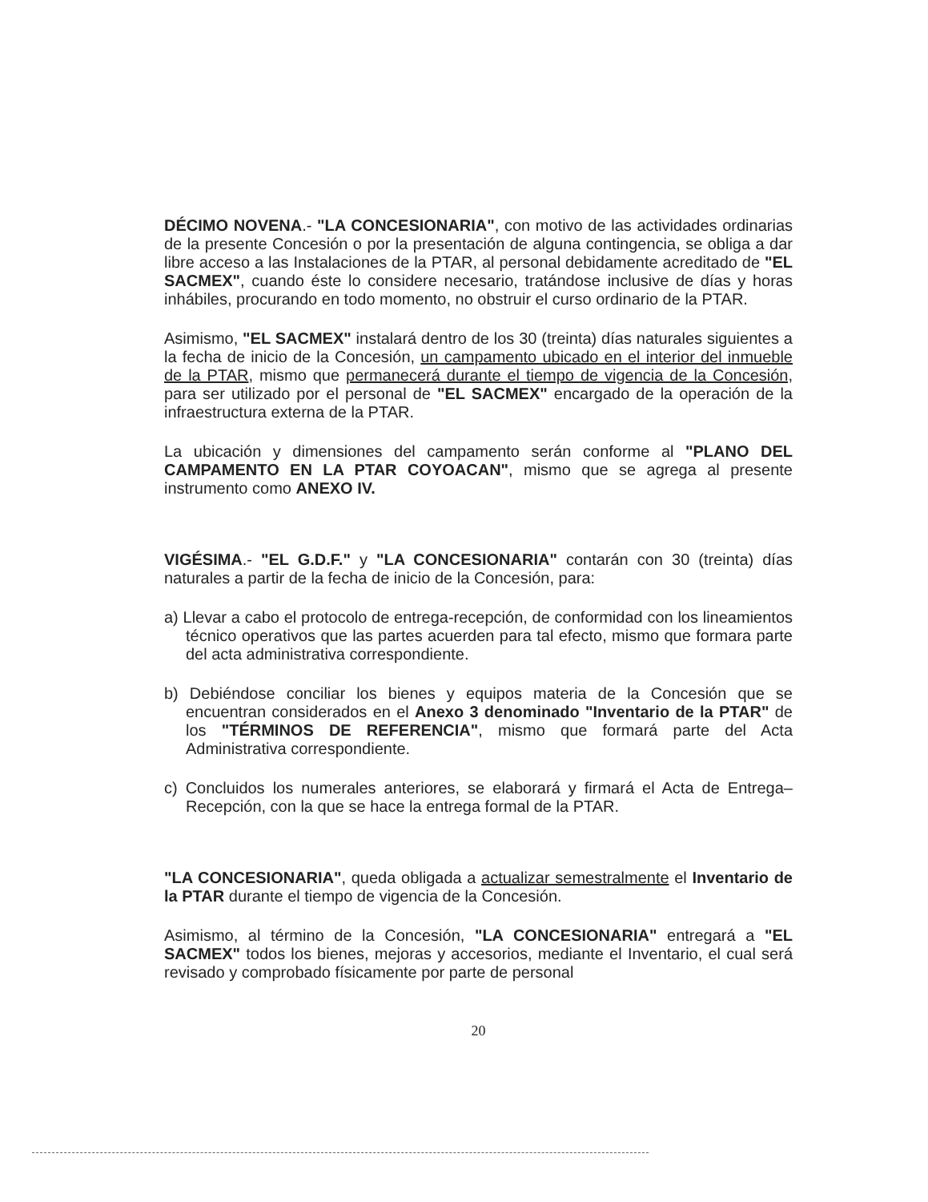DÉCIMO NOVENA.- "LA CONCESIONARIA", con motivo de las actividades ordinarias de la presente Concesión o por la presentación de alguna contingencia, se obliga a dar libre acceso a las Instalaciones de la PTAR, al personal debidamente acreditado de "EL SACMEX", cuando éste lo considere necesario, tratándose inclusive de días y horas inhábiles, procurando en todo momento, no obstruir el curso ordinario de la PTAR.
Asimismo, "EL SACMEX" instalará dentro de los 30 (treinta) días naturales siguientes a la fecha de inicio de la Concesión, un campamento ubicado en el interior del inmueble de la PTAR, mismo que permanecerá durante el tiempo de vigencia de la Concesión, para ser utilizado por el personal de "EL SACMEX" encargado de la operación de la infraestructura externa de la PTAR.
La ubicación y dimensiones del campamento serán conforme al "PLANO DEL CAMPAMENTO EN LA PTAR COYOACAN", mismo que se agrega al presente instrumento como ANEXO IV.
VIGÉSIMA.- "EL G.D.F." y "LA CONCESIONARIA" contarán con 30 (treinta) días naturales a partir de la fecha de inicio de la Concesión, para:
a) Llevar a cabo el protocolo de entrega-recepción, de conformidad con los lineamientos técnico operativos que las partes acuerden para tal efecto, mismo que formara parte del acta administrativa correspondiente.
b) Debiéndose conciliar los bienes y equipos materia de la Concesión que se encuentran considerados en el Anexo 3 denominado "Inventario de la PTAR" de los "TÉRMINOS DE REFERENCIA", mismo que formará parte del Acta Administrativa correspondiente.
c) Concluidos los numerales anteriores, se elaborará y firmará el Acta de Entrega–Recepción, con la que se hace la entrega formal de la PTAR.
"LA CONCESIONARIA", queda obligada a actualizar semestralmente el Inventario de la PTAR durante el tiempo de vigencia de la Concesión.
Asimismo, al término de la Concesión, "LA CONCESIONARIA" entregará a "EL SACMEX" todos los bienes, mejoras y accesorios, mediante el Inventario, el cual será revisado y comprobado físicamente por parte de personal
20